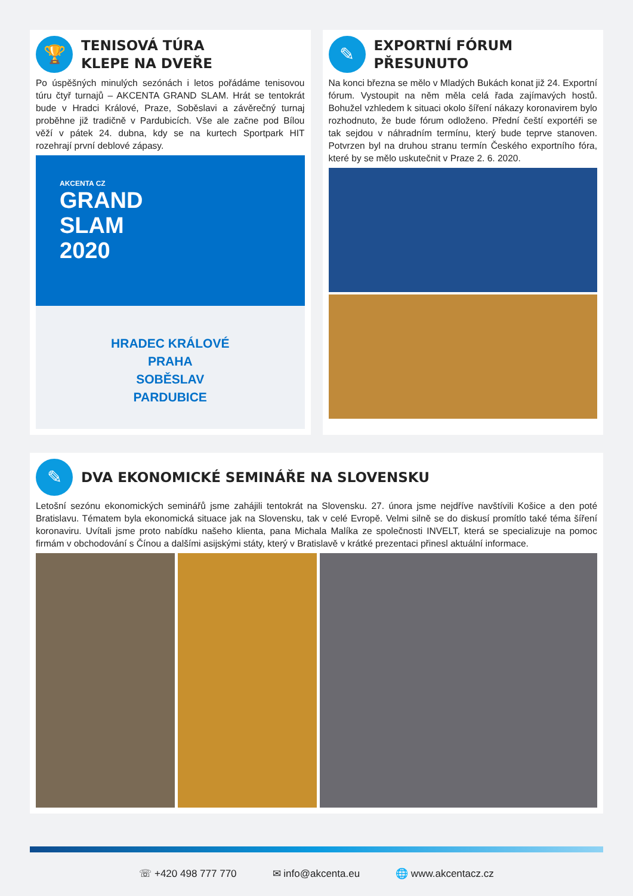🏆
TENISOVÁ TÚRA
KLEPE NA DVEŘE
Po úspěšných minulých sezónách i letos pořádáme tenisovou túru čtyř turnajů – AKCENTA GRAND SLAM. Hrát se tentokrát bude v Hradci Králové, Praze, Soběslavi a závěrečný turnaj proběhne již tradičně v Pardubicích. Vše ale začne pod Bílou věží v pátek 24. dubna, kdy se na kurtech Sportpark HIT rozehrají první deblové zápasy.
AKCENTA CZ
GRAND
SLAM
2020
HRADEC KRÁLOVÉ
PRAHA
SOBĚSLAV
PARDUBICE
✎
EXPORTNÍ FÓRUM
PŘESUNUTO
Na konci března se mělo v Mladých Bukách konat již 24. Exportní fórum. Vystoupit na něm měla celá řada zajímavých hostů. Bohužel vzhledem k situaci okolo šíření nákazy koronavirem bylo rozhodnuto, že bude fórum odloženo. Přední čeští exportéři se tak sejdou v náhradním termínu, který bude teprve stanoven. Potvrzen byl na druhou stranu termín Českého exportního fóra, které by se mělo uskutečnit v Praze 2. 6. 2020.
✎
DVA EKONOMICKÉ SEMINÁŘE NA SLOVENSKU
Letošní sezónu ekonomických seminářů jsme zahájili tentokrát na Slovensku. 27. února jsme nejdříve navštívili Košice a den poté Bratislavu. Tématem byla ekonomická situace jak na Slovensku, tak v celé Evropě. Velmi silně se do diskusí promítlo také téma šíření koronaviru. Uvítali jsme proto nabídku našeho klienta, pana Michala Malíka ze společnosti INVELT, která se specializuje na pomoc firmám v obchodování s Čínou a dalšími asijskými státy, který v Bratislavě v krátké prezentaci přinesl aktuální informace.
☏ +420 498 777 770 ✉ info@akcenta.eu 🌐 www.akcentacz.cz